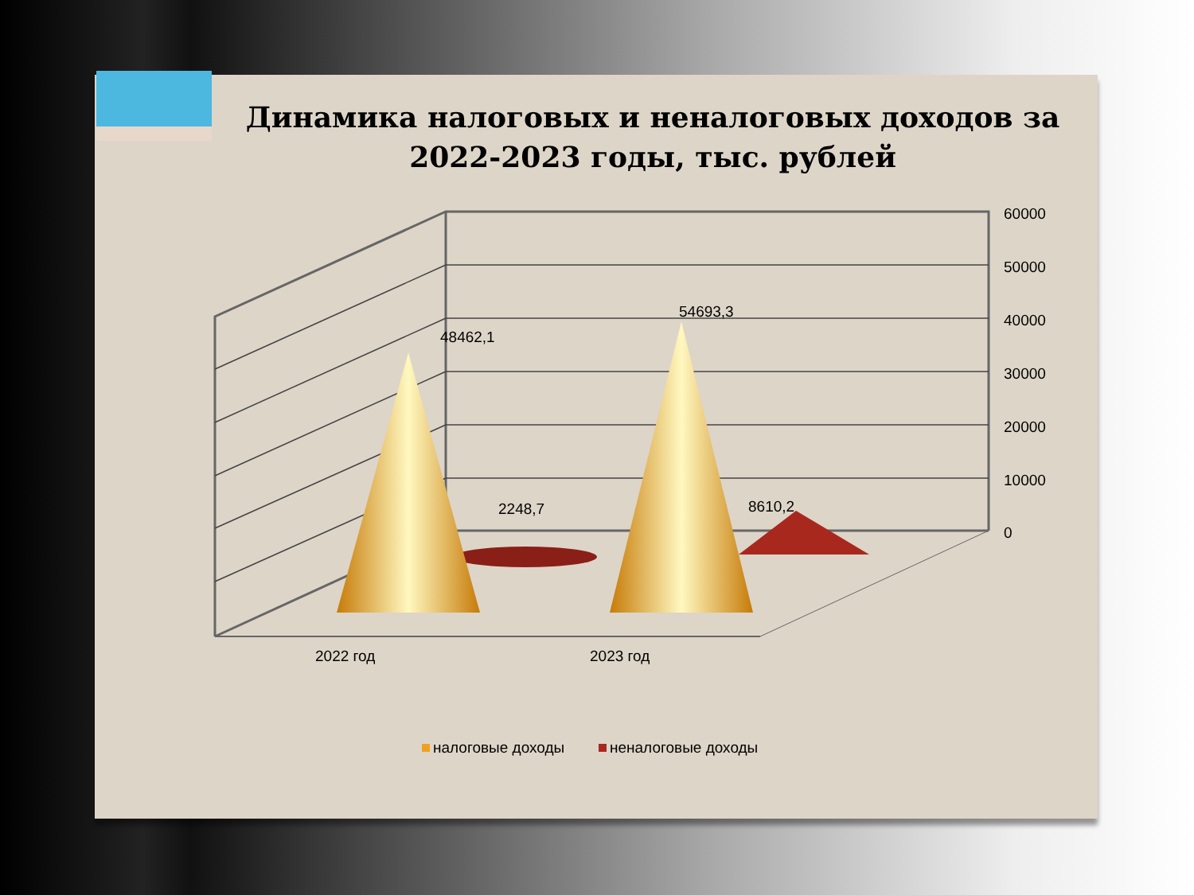Динамика налоговых и неналоговых доходов за 2022-2023 годы, тыс. рублей
60000
50000
40000
30000
20000
10000
0
48462,1
54693,3
2248,7
8610,2
2022 год
2023 год
налоговые доходы
неналоговые доходы